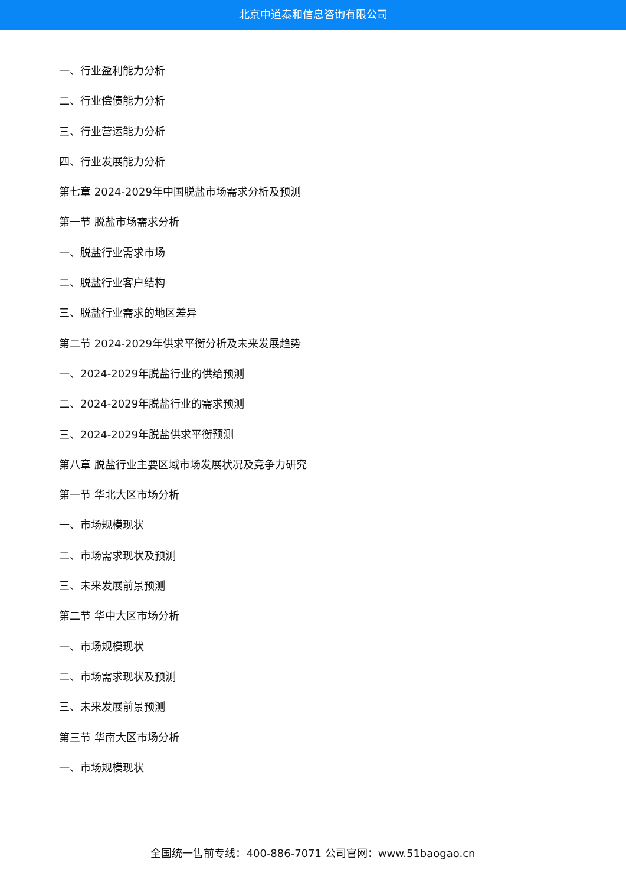北京中道泰和信息咨询有限公司
一、行业盈利能力分析
二、行业偿债能力分析
三、行业营运能力分析
四、行业发展能力分析
第七章 2024-2029年中国脱盐市场需求分析及预测
第一节 脱盐市场需求分析
一、脱盐行业需求市场
二、脱盐行业客户结构
三、脱盐行业需求的地区差异
第二节 2024-2029年供求平衡分析及未来发展趋势
一、2024-2029年脱盐行业的供给预测
二、2024-2029年脱盐行业的需求预测
三、2024-2029年脱盐供求平衡预测
第八章 脱盐行业主要区域市场发展状况及竞争力研究
第一节 华北大区市场分析
一、市场规模现状
二、市场需求现状及预测
三、未来发展前景预测
第二节 华中大区市场分析
一、市场规模现状
二、市场需求现状及预测
三、未来发展前景预测
第三节 华南大区市场分析
一、市场规模现状
全国统一售前专线：400-886-7071 公司官网：www.51baogao.cn